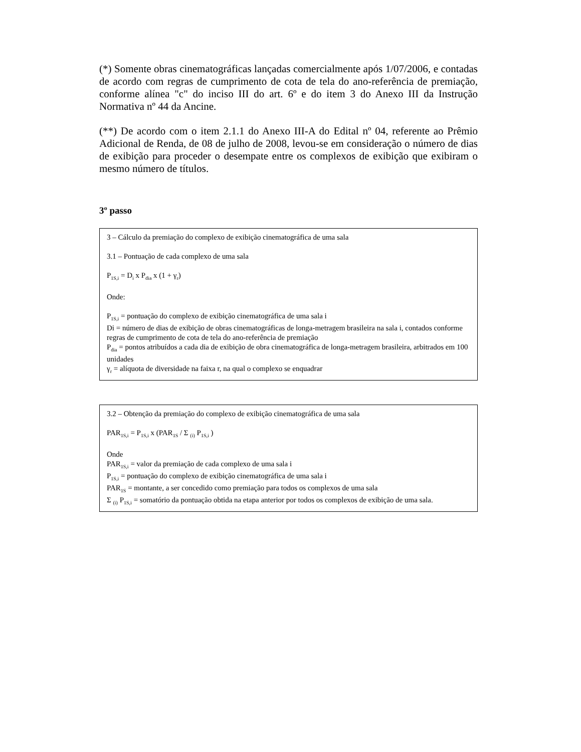(*) Somente obras cinematográficas lançadas comercialmente após 1/07/2006, e contadas de acordo com regras de cumprimento de cota de tela do ano-referência de premiação, conforme alínea "c" do inciso III do art. 6º e do item 3 do Anexo III da Instrução Normativa nº 44 da Ancine.
(**) De acordo com o item 2.1.1 do Anexo III-A do Edital nº 04, referente ao Prêmio Adicional de Renda, de 08 de julho de 2008, levou-se em consideração o número de dias de exibição para proceder o desempate entre os complexos de exibição que exibiram o mesmo número de títulos.
3º passo
3 – Cálculo da premiação do complexo de exibição cinematográfica de uma sala
3.1 – Pontuação de cada complexo de uma sala
P<sub>1S,i</sub> = D<sub>i</sub> x P<sub>dia</sub> x (1 + γ<sub>r</sub>)
Onde:
P<sub>1S,i</sub> = pontuação do complexo de exibição cinematográfica de uma sala i
Di = número de dias de exibição de obras cinematográficas de longa-metragem brasileira na sala i, contados conforme regras de cumprimento de cota de tela do ano-referência de premiação
P<sub>dia</sub> = pontos atribuídos a cada dia de exibição de obra cinematográfica de longa-metragem brasileira, arbitrados em 100 unidades
γ<sub>r</sub> = alíquota de diversidade na faixa r, na qual o complexo se enquadrar
3.2 – Obtenção da premiação do complexo de exibição cinematográfica de uma sala
PAR<sub>1S,i</sub> = P<sub>1S,i</sub> x (PAR<sub>1S</sub> / Σ <sub>(i)</sub> P<sub>1S,i</sub> )
Onde
PAR<sub>1S,i</sub> = valor da premiação de cada complexo de uma sala i
P<sub>1S,i</sub> = pontuação do complexo de exibição cinematográfica de uma sala i
PAR<sub>1S</sub> = montante, a ser concedido como premiação para todos os complexos de uma sala
Σ <sub>(i)</sub> P<sub>1S,i</sub> = somatório da pontuação obtida na etapa anterior por todos os complexos de exibição de uma sala.